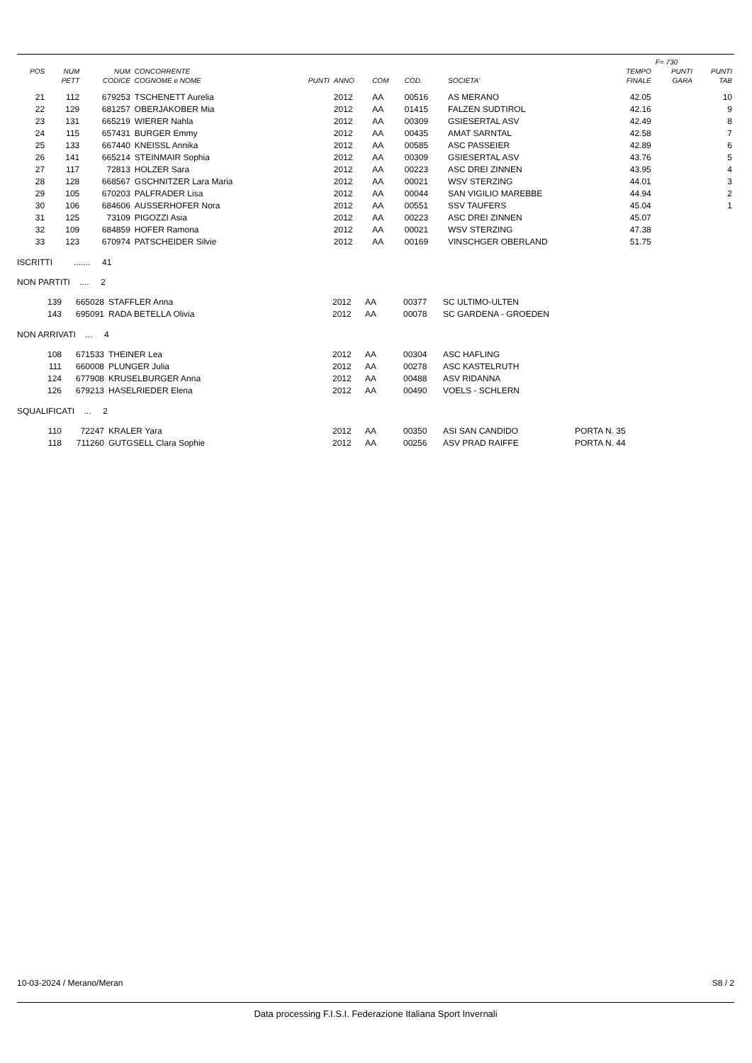| | | | | | | | | | | F= 730 | |
| --- | --- | --- | --- | --- | --- | --- | --- | --- | --- | --- | --- |
| POS | NUM | NUM | CONCORRENTE | | | | | | TEMPO | PUNTI | PUNTI |
| | PETT | CODICE | COGNOME e NOME | PUNTI | ANNO | COM | COD. | SOCIETA' | FINALE | GARA | TAB |
| 21 | 112 | 679253 | TSCHENETT Aurelia | | 2012 | AA | 00516 | AS MERANO | 42.05 | | 10 |
| 22 | 129 | 681257 | OBERJAKOBER Mia | | 2012 | AA | 01415 | FALZEN SUDTIROL | 42.16 | | 9 |
| 23 | 131 | 665219 | WIERER Nahla | | 2012 | AA | 00309 | GSIESERTAL ASV | 42.49 | | 8 |
| 24 | 115 | 657431 | BURGER Emmy | | 2012 | AA | 00435 | AMAT SARNTAL | 42.58 | | 7 |
| 25 | 133 | 667440 | KNEISSL Annika | | 2012 | AA | 00585 | ASC PASSEIER | 42.89 | | 6 |
| 26 | 141 | 665214 | STEINMAIR Sophia | | 2012 | AA | 00309 | GSIESERTAL ASV | 43.76 | | 5 |
| 27 | 117 | 72813 | HOLZER Sara | | 2012 | AA | 00223 | ASC DREI ZINNEN | 43.95 | | 4 |
| 28 | 128 | 668567 | GSCHNITZER Lara Maria | | 2012 | AA | 00021 | WSV STERZING | 44.01 | | 3 |
| 29 | 105 | 670203 | PALFRADER Lisa | | 2012 | AA | 00044 | SAN VIGILIO MAREBBE | 44.94 | | 2 |
| 30 | 106 | 684606 | AUSSERHOFER Nora | | 2012 | AA | 00551 | SSV TAUFERS | 45.04 | | 1 |
| 31 | 125 | 73109 | PIGOZZI Asia | | 2012 | AA | 00223 | ASC DREI ZINNEN | 45.07 | | |
| 32 | 109 | 684859 | HOFER Ramona | | 2012 | AA | 00021 | WSV STERZING | 47.38 | | |
| 33 | 123 | 670974 | PATSCHEIDER Silvie | | 2012 | AA | 00169 | VINSCHGER OBERLAND | 51.75 | | |
ISCRITTI ....... 41
NON PARTITI .... 2
| 139 | 665028 | STAFFLER Anna | 2012 | AA | 00377 | SC ULTIMO-ULTEN |
| 143 | 695091 | RADA BETELLA Olivia | 2012 | AA | 00078 | SC GARDENA - GROEDEN |
NON ARRIVATI ... 4
| 108 | 671533 | THEINER Lea | 2012 | AA | 00304 | ASC HAFLING |
| 111 | 660008 | PLUNGER Julia | 2012 | AA | 00278 | ASC KASTELRUTH |
| 124 | 677908 | KRUSELBURGER Anna | 2012 | AA | 00488 | ASV RIDANNA |
| 126 | 679213 | HASELRIEDER Elena | 2012 | AA | 00490 | VOELS - SCHLERN |
SQUALIFICATI ... 2
| 110 | 72247 | KRALER Yara | 2012 | AA | 00350 | ASI SAN CANDIDO | PORTA N. 35 |
| 118 | 711260 | GUTGSELL Clara Sophie | 2012 | AA | 00256 | ASV PRAD RAIFFE | PORTA N. 44 |
10-03-2024 / Merano/Meran S8 / 2
Data processing F.I.S.I. Federazione Italiana Sport Invernali